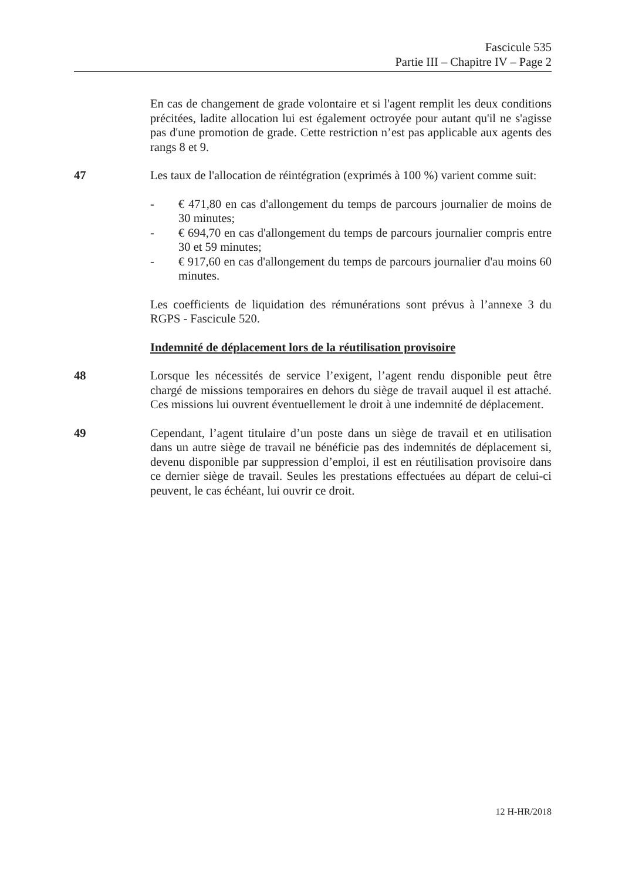Fascicule 535
Partie III – Chapitre IV – Page 2
En cas de changement de grade volontaire et si l'agent remplit les deux conditions précitées, ladite allocation lui est également octroyée pour autant qu'il ne s'agisse pas d'une promotion de grade. Cette restriction n’est pas applicable aux agents des rangs 8 et 9.
47 Les taux de l'allocation de réintégration (exprimés à 100 %) varient comme suit:
- € 471,80 en cas d'allongement du temps de parcours journalier de moins de 30 minutes;
- € 694,70 en cas d'allongement du temps de parcours journalier compris entre 30 et 59 minutes;
- € 917,60 en cas d'allongement du temps de parcours journalier d'au moins 60 minutes.
Les coefficients de liquidation des rémunérations sont prévus à l’annexe 3 du RGPS - Fascicule 520.
Indemnité de déplacement lors de la réutilisation provisoire
48 Lorsque les nécessités de service l’exigent, l’agent rendu disponible peut être chargé de missions temporaires en dehors du siège de travail auquel il est attaché. Ces missions lui ouvrent éventuellement le droit à une indemnité de déplacement.
49 Cependant, l’agent titulaire d’un poste dans un siège de travail et en utilisation dans un autre siège de travail ne bénéficie pas des indemnités de déplacement si, devenu disponible par suppression d’emploi, il est en réutilisation provisoire dans ce dernier siège de travail. Seules les prestations effectuées au départ de celui-ci peuvent, le cas échéant, lui ouvrir ce droit.
12 H-HR/2018